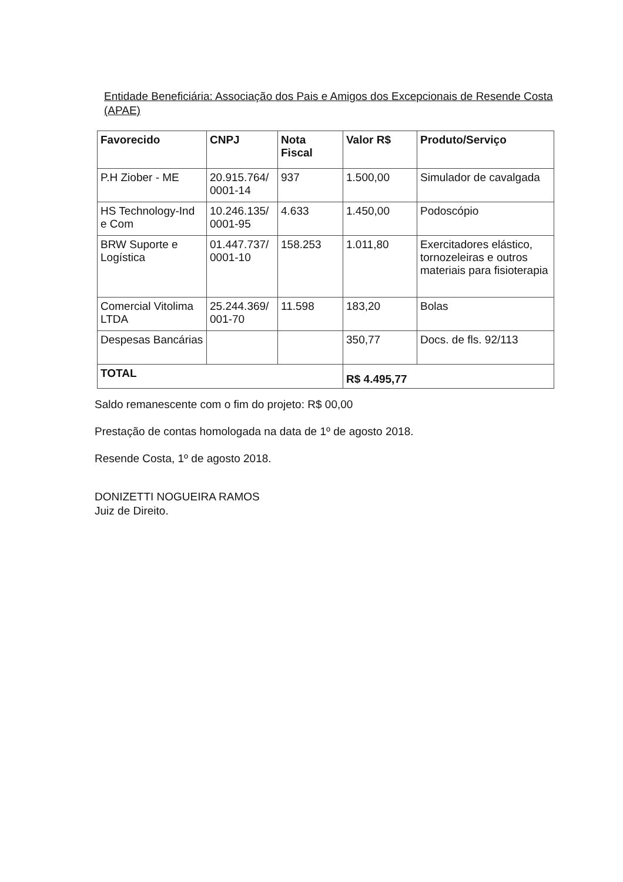Entidade Beneficiária: Associação dos Pais e Amigos dos Excepcionais de Resende Costa (APAE)
| Favorecido | CNPJ | Nota Fiscal | Valor R$ | Produto/Serviço |
| --- | --- | --- | --- | --- |
| P.H Ziober - ME | 20.915.764/ 0001-14 | 937 | 1.500,00 | Simulador de cavalgada |
| HS Technology-Ind e Com | 10.246.135/ 0001-95 | 4.633 | 1.450,00 | Podoscópio |
| BRW Suporte e Logística | 01.447.737/ 0001-10 | 158.253 | 1.011,80 | Exercitadores elástico, tornozeleiras e outros materiais para fisioterapia |
| Comercial Vitolima LTDA | 25.244.369/ 001-70 | 11.598 | 183,20 | Bolas |
| Despesas Bancárias | | | 350,77 | Docs. de fls. 92/113 |
| TOTAL | | | R$ 4.495,77 | |
Saldo remanescente com o fim do projeto: R$ 00,00
Prestação de contas homologada na data de 1º de agosto 2018.
Resende Costa, 1º de agosto 2018.
DONIZETTI NOGUEIRA RAMOS
Juiz de Direito.